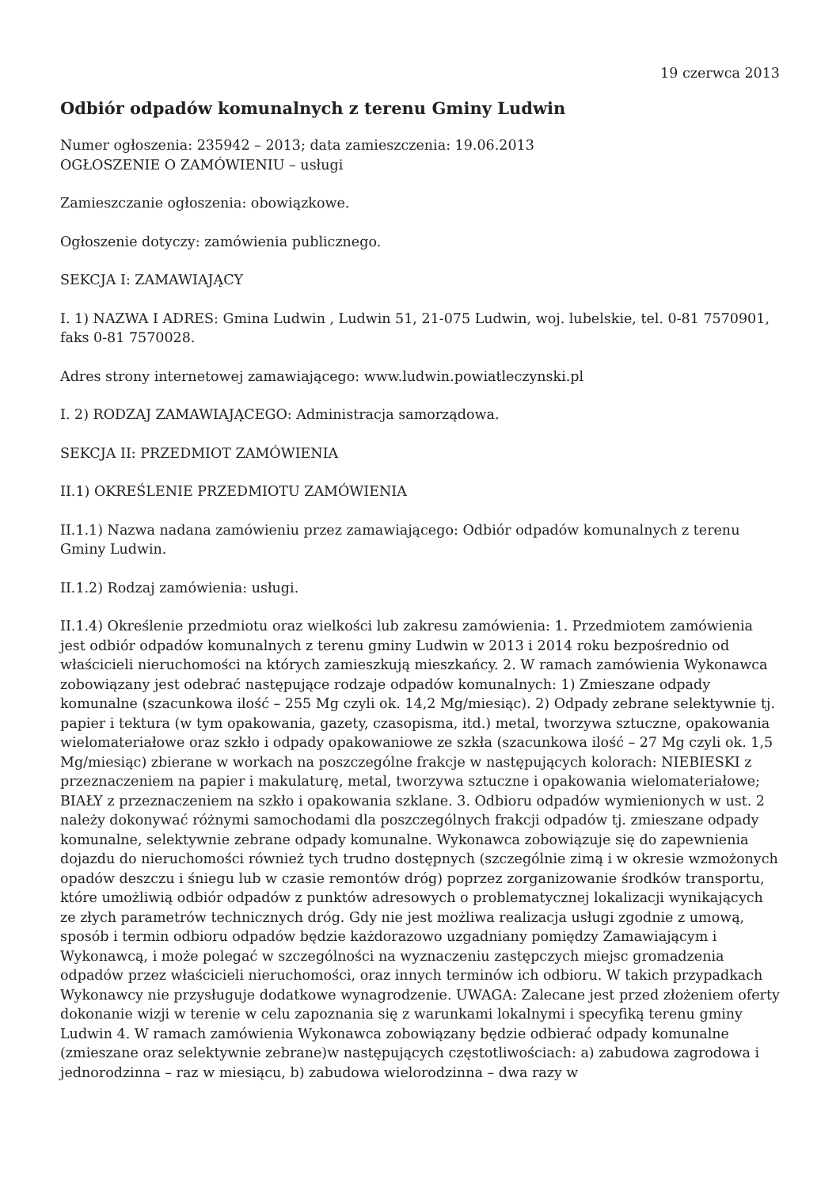19 czerwca 2013
Odbiór odpadów komunalnych z terenu Gminy Ludwin
Numer ogłoszenia: 235942 – 2013; data zamieszczenia: 19.06.2013
OGŁOSZENIE O ZAMÓWIENIU – usługi
Zamieszczanie ogłoszenia: obowiązkowe.
Ogłoszenie dotyczy: zamówienia publicznego.
SEKCJA I: ZAMAWIAJĄCY
I. 1) NAZWA I ADRES: Gmina Ludwin , Ludwin 51, 21-075 Ludwin, woj. lubelskie, tel. 0-81 7570901, faks 0-81 7570028.
Adres strony internetowej zamawiającego: www.ludwin.powiatleczynski.pl
I. 2) RODZAJ ZAMAWIAJĄCEGO: Administracja samorządowa.
SEKCJA II: PRZEDMIOT ZAMÓWIENIA
II.1) OKREŚLENIE PRZEDMIOTU ZAMÓWIENIA
II.1.1) Nazwa nadana zamówieniu przez zamawiającego: Odbiór odpadów komunalnych z terenu Gminy Ludwin.
II.1.2) Rodzaj zamówienia: usługi.
II.1.4) Określenie przedmiotu oraz wielkości lub zakresu zamówienia: 1. Przedmiotem zamówienia jest odbiór odpadów komunalnych z terenu gminy Ludwin w 2013 i 2014 roku bezpośrednio od właścicieli nieruchomości na których zamieszkują mieszkańcy. 2. W ramach zamówienia Wykonawca zobowiązany jest odebrać następujące rodzaje odpadów komunalnych: 1) Zmieszane odpady komunalne (szacunkowa ilość – 255 Mg czyli ok. 14,2 Mg/miesiąc). 2) Odpady zebrane selektywnie tj. papier i tektura (w tym opakowania, gazety, czasopisma, itd.) metal, tworzywa sztuczne, opakowania wielomateriałowe oraz szkło i odpady opakowaniowe ze szkła (szacunkowa ilość – 27 Mg czyli ok. 1,5 Mg/miesiąc) zbierane w workach na poszczególne frakcje w następujących kolorach: NIEBIESKI z przeznaczeniem na papier i makulaturę, metal, tworzywa sztuczne i opakowania wielomateriałowe; BIAŁY z przeznaczeniem na szkło i opakowania szklane. 3. Odbioru odpadów wymienionych w ust. 2 należy dokonywać różnymi samochodami dla poszczególnych frakcji odpadów tj. zmieszane odpady komunalne, selektywnie zebrane odpady komunalne. Wykonawca zobowiązuje się do zapewnienia dojazdu do nieruchomości również tych trudno dostępnych (szczególnie zimą i w okresie wzmożonych opadów deszczu i śniegu lub w czasie remontów dróg) poprzez zorganizowanie środków transportu, które umożliwią odbiór odpadów z punktów adresowych o problematycznej lokalizacji wynikających ze złych parametrów technicznych dróg. Gdy nie jest możliwa realizacja usługi zgodnie z umową, sposób i termin odbioru odpadów będzie każdorazowo uzgadniany pomiędzy Zamawiającym i Wykonawcą, i może polegać w szczególności na wyznaczeniu zastępczych miejsc gromadzenia odpadów przez właścicieli nieruchomości, oraz innych terminów ich odbioru. W takich przypadkach Wykonawcy nie przysługuje dodatkowe wynagrodzenie. UWAGA: Zalecane jest przed złożeniem oferty dokonanie wizji w terenie w celu zapoznania się z warunkami lokalnymi i specyfiką terenu gminy Ludwin 4. W ramach zamówienia Wykonawca zobowiązany będzie odbierać odpady komunalne (zmieszane oraz selektywnie zebrane)w następujących częstotliwościach: a) zabudowa zagrodowa i jednorodzinna – raz w miesiącu, b) zabudowa wielorodzinna – dwa razy w